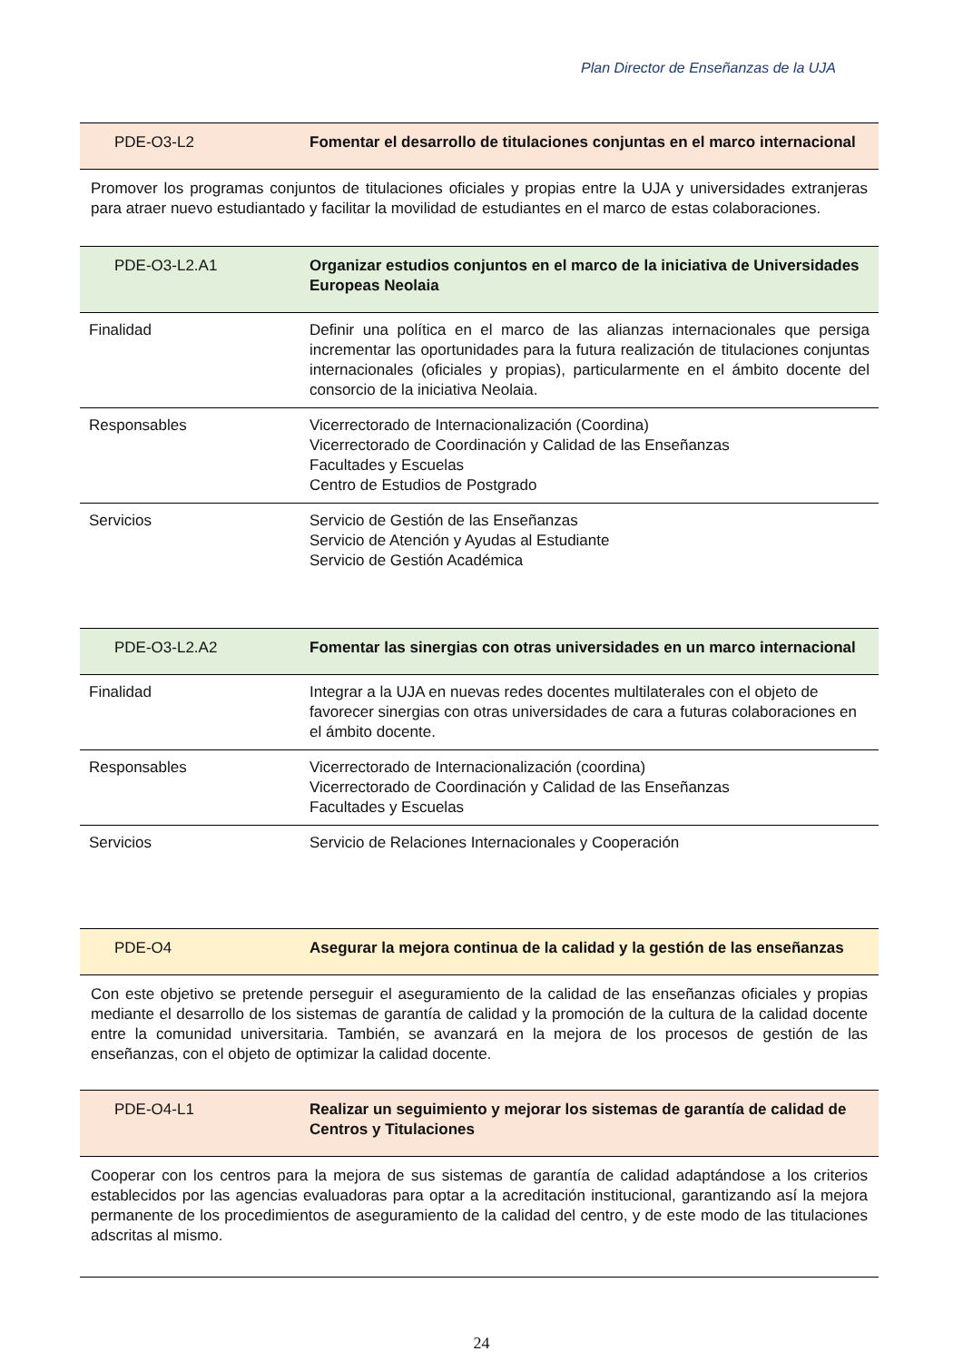Plan Director de Enseñanzas de la UJA
| PDE-O3-L2 | Fomentar el desarrollo de titulaciones conjuntas en el marco internacional |
Promover los programas conjuntos de titulaciones oficiales y propias entre la UJA y universidades extranjeras para atraer nuevo estudiantado y facilitar la movilidad de estudiantes en el marco de estas colaboraciones.
| PDE-O3-L2.A1 | Organizar estudios conjuntos en el marco de la iniciativa de Universidades Europeas Neolaia |
| Finalidad | Definir una política en el marco de las alianzas internacionales que persiga incrementar las oportunidades para la futura realización de titulaciones conjuntas internacionales (oficiales y propias), particularmente en el ámbito docente del consorcio de la iniciativa Neolaia. |
| Responsables | Vicerrectorado de Internacionalización (Coordina) Vicerrectorado de Coordinación y Calidad de las Enseñanzas Facultades y Escuelas Centro de Estudios de Postgrado |
| Servicios | Servicio de Gestión de las Enseñanzas Servicio de Atención y Ayudas al Estudiante Servicio de Gestión Académica |
| PDE-O3-L2.A2 | Fomentar las sinergias con otras universidades en un marco internacional |
| Finalidad | Integrar a la UJA en nuevas redes docentes multilaterales con el objeto de favorecer sinergias con otras universidades de cara a futuras colaboraciones en el ámbito docente. |
| Responsables | Vicerrectorado de Internacionalización (coordina) Vicerrectorado de Coordinación y Calidad de las Enseñanzas Facultades y Escuelas |
| Servicios | Servicio de Relaciones Internacionales y Cooperación |
| PDE-O4 | Asegurar la mejora continua de la calidad y la gestión de las enseñanzas |
Con este objetivo se pretende perseguir el aseguramiento de la calidad de las enseñanzas oficiales y propias mediante el desarrollo de los sistemas de garantía de calidad y la promoción de la cultura de la calidad docente entre la comunidad universitaria. También, se avanzará en la mejora de los procesos de gestión de las enseñanzas, con el objeto de optimizar la calidad docente.
| PDE-O4-L1 | Realizar un seguimiento y mejorar los sistemas de garantía de calidad de Centros y Titulaciones |
Cooperar con los centros para la mejora de sus sistemas de garantía de calidad adaptándose a los criterios establecidos por las agencias evaluadoras para optar a la acreditación institucional, garantizando así la mejora permanente de los procedimientos de aseguramiento de la calidad del centro, y de este modo de las titulaciones adscritas al mismo.
24